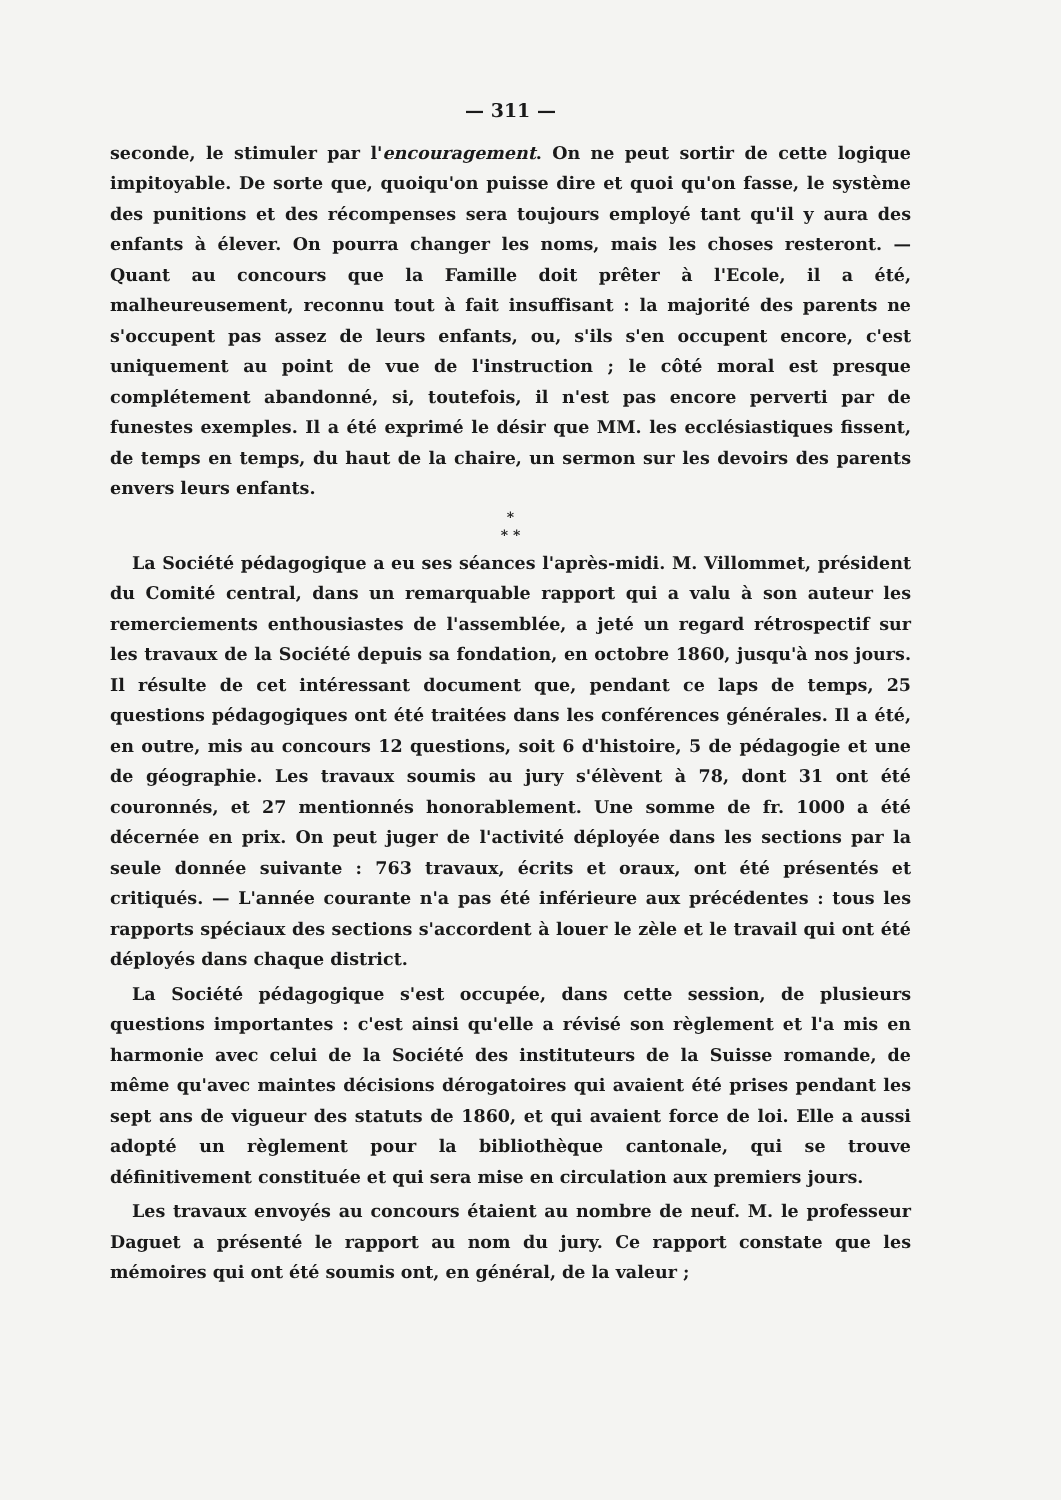— 311 —
seconde, le stimuler par l'encouragement. On ne peut sortir de cette logique impitoyable. De sorte que, quoiqu'on puisse dire et quoi qu'on fasse, le système des punitions et des récompenses sera toujours employé tant qu'il y aura des enfants à élever. On pourra changer les noms, mais les choses resteront. — Quant au concours que la Famille doit prêter à l'Ecole, il a été, malheureusement, reconnu tout à fait insuffisant : la majorité des parents ne s'occupent pas assez de leurs enfants, ou, s'ils s'en occupent encore, c'est uniquement au point de vue de l'instruction ; le côté moral est presque complétement abandonné, si, toutefois, il n'est pas encore perverti par de funestes exemples. Il a été exprimé le désir que MM. les ecclésiastiques fissent, de temps en temps, du haut de la chaire, un sermon sur les devoirs des parents envers leurs enfants.
*
* *
La Société pédagogique a eu ses séances l'après-midi. M. Villommet, président du Comité central, dans un remarquable rapport qui a valu à son auteur les remerciements enthousiastes de l'assemblée, a jeté un regard rétrospectif sur les travaux de la Société depuis sa fondation, en octobre 1860, jusqu'à nos jours. Il résulte de cet intéressant document que, pendant ce laps de temps, 25 questions pédagogiques ont été traitées dans les conférences générales. Il a été, en outre, mis au concours 12 questions, soit 6 d'histoire, 5 de pédagogie et une de géographie. Les travaux soumis au jury s'élèvent à 78, dont 31 ont été couronnés, et 27 mentionnés honorablement. Une somme de fr. 1000 a été décernée en prix. On peut juger de l'activité déployée dans les sections par la seule donnée suivante : 763 travaux, écrits et oraux, ont été présentés et critiqués. — L'année courante n'a pas été inférieure aux précédentes : tous les rapports spéciaux des sections s'accordent à louer le zèle et le travail qui ont été déployés dans chaque district.
La Société pédagogique s'est occupée, dans cette session, de plusieurs questions importantes : c'est ainsi qu'elle a révisé son règlement et l'a mis en harmonie avec celui de la Société des instituteurs de la Suisse romande, de même qu'avec maintes décisions dérogatoires qui avaient été prises pendant les sept ans de vigueur des statuts de 1860, et qui avaient force de loi. Elle a aussi adopté un règlement pour la bibliothèque cantonale, qui se trouve définitivement constituée et qui sera mise en circulation aux premiers jours.
Les travaux envoyés au concours étaient au nombre de neuf. M. le professeur Daguet a présenté le rapport au nom du jury. Ce rapport constate que les mémoires qui ont été soumis ont, en général, de la valeur ;